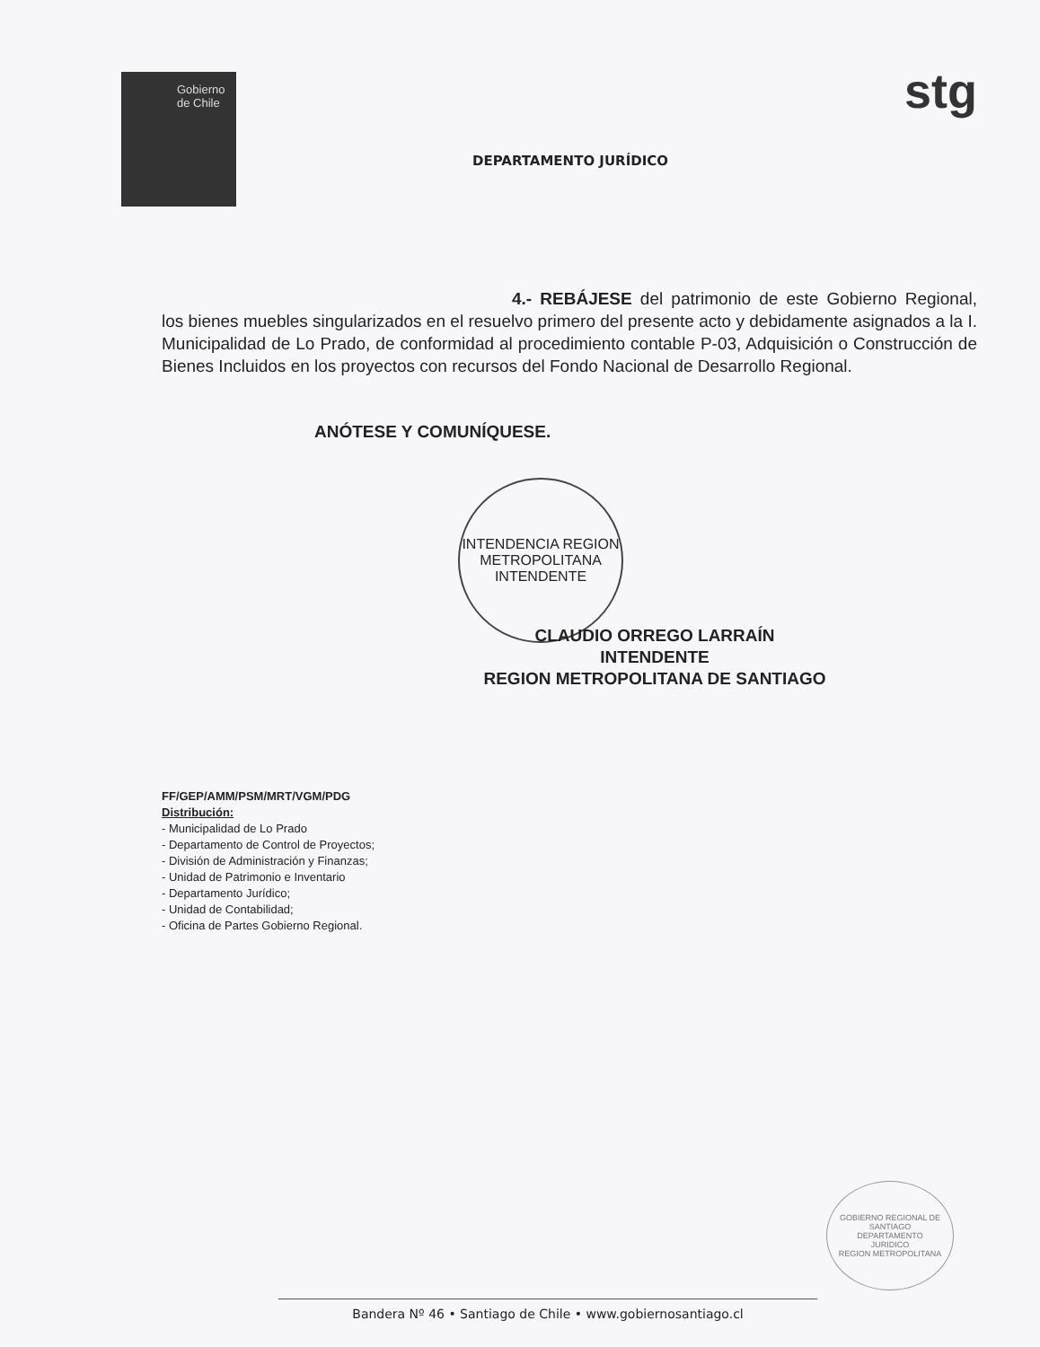Gobierno
de Chile
DEPARTAMENTO JURÍDICO
stg
4.- REBÁJESE del patrimonio de este Gobierno Regional, los bienes muebles singularizados en el resuelvo primero del presente acto y debidamente asignados a la I. Municipalidad de Lo Prado, de conformidad al procedimiento contable P-03, Adquisición o Construcción de Bienes Incluidos en los proyectos con recursos del Fondo Nacional de Desarrollo Regional.
ANÓTESE Y COMUNÍQUESE.
INTENDENCIA REGION METROPOLITANA
INTENDENTE
CLAUDIO ORREGO LARRAÍN
INTENDENTE
REGION METROPOLITANA DE SANTIAGO
FF/GEP/AMM/PSM/MRT/VGM/PDG
Distribución:
- Municipalidad de Lo Prado
- Departamento de Control de Proyectos;
- División de Administración y Finanzas;
- Unidad de Patrimonio e Inventario
- Departamento Jurídico;
- Unidad de Contabilidad;
- Oficina de Partes Gobierno Regional.
GOBIERNO REGIONAL DE SANTIAGO
DEPARTAMENTO
JURIDICO
REGION METROPOLITANA
Bandera Nº 46 • Santiago de Chile • www.gobiernosantiago.cl